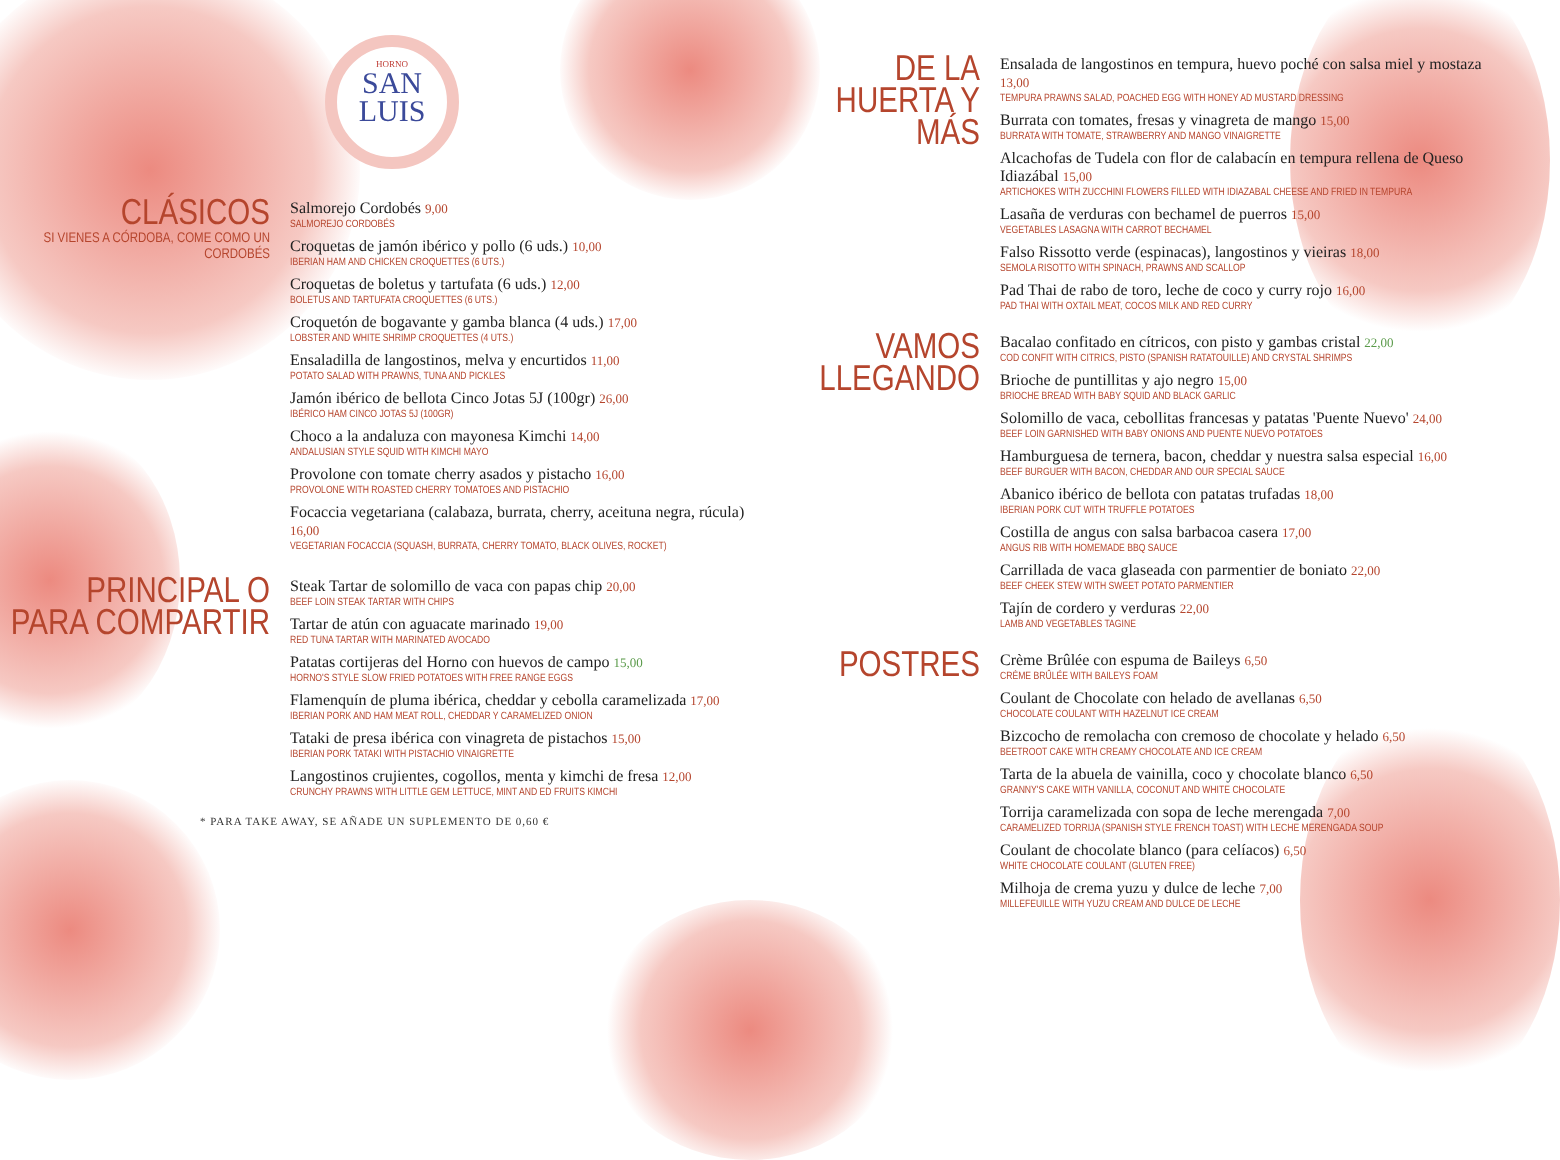HORNO
SAN
LUIS
CLÁSICOS
SI VIENES A CÓRDOBA, COME COMO UN CORDOBÉS
Salmorejo Cordobés 9,00
SALMOREJO CORDOBÉS
Croquetas de jamón ibérico y pollo (6 uds.) 10,00
IBERIAN HAM AND CHICKEN CROQUETTES (6 UTS.)
Croquetas de boletus y tartufata (6 uds.) 12,00
BOLETUS AND TARTUFATA CROQUETTES (6 UTS.)
Croquetón de bogavante y gamba blanca (4 uds.) 17,00
LOBSTER AND WHITE SHRIMP CROQUETTES (4 UTS.)
Ensaladilla de langostinos, melva y encurtidos 11,00
POTATO SALAD WITH PRAWNS, TUNA AND PICKLES
Jamón ibérico de bellota Cinco Jotas 5J (100gr) 26,00
IBÉRICO HAM CINCO JOTAS 5J (100GR)
Choco a la andaluza con mayonesa Kimchi 14,00
ANDALUSIAN STYLE SQUID WITH KIMCHI MAYO
Provolone con tomate cherry asados y pistacho 16,00
PROVOLONE WITH ROASTED CHERRY TOMATOES AND PISTACHIO
Focaccia vegetariana (calabaza, burrata, cherry, aceituna negra, rúcula) 16,00
VEGETARIAN FOCACCIA (SQUASH, BURRATA, CHERRY TOMATO, BLACK OLIVES, ROCKET)
PRINCIPAL O PARA COMPARTIR
Steak Tartar de solomillo de vaca con papas chip 20,00
BEEF LOIN STEAK TARTAR WITH CHIPS
Tartar de atún con aguacate marinado 19,00
RED TUNA TARTAR WITH MARINATED AVOCADO
Patatas cortijeras del Horno con huevos de campo 15,00
HORNO'S STYLE SLOW FRIED POTATOES WITH FREE RANGE EGGS
Flamenquín de pluma ibérica, cheddar y cebolla caramelizada 17,00
IBERIAN PORK AND HAM MEAT ROLL, CHEDDAR Y CARAMELIZED ONION
Tataki de presa ibérica con vinagreta de pistachos 15,00
IBERIAN PORK TATAKI WITH PISTACHIO VINAIGRETTE
Langostinos crujientes, cogollos, menta y kimchi de fresa 12,00
CRUNCHY PRAWNS WITH LITTLE GEM LETTUCE, MINT AND ED FRUITS KIMCHI
* PARA TAKE AWAY, SE AÑADE UN SUPLEMENTO DE 0,60 €
DE LA HUERTA Y MÁS
Ensalada de langostinos en tempura, huevo poché con salsa miel y mostaza 13,00
TEMPURA PRAWNS SALAD, POACHED EGG WITH HONEY AD MUSTARD DRESSING
Burrata con tomates, fresas y vinagreta de mango 15,00
BURRATA WITH TOMATE, STRAWBERRY AND MANGO VINAIGRETTE
Alcachofas de Tudela con flor de calabacín en tempura rellena de Queso Idiazábal 15,00
ARTICHOKES WITH ZUCCHINI FLOWERS FILLED WITH IDIAZABAL CHEESE AND FRIED IN TEMPURA
Lasaña de verduras con bechamel de puerros 15,00
VEGETABLES LASAGNA WITH CARROT BECHAMEL
Falso Rissotto verde (espinacas), langostinos y vieiras 18,00
SEMOLA RISOTTO WITH SPINACH, PRAWNS AND SCALLOP
Pad Thai de rabo de toro, leche de coco y curry rojo 16,00
PAD THAI WITH OXTAIL MEAT, COCOS MILK AND RED CURRY
VAMOS LLEGANDO
Bacalao confitado en cítricos, con pisto y gambas cristal 22,00
COD CONFIT WITH CITRICS, PISTO (SPANISH RATATOUILLE) AND CRYSTAL SHRIMPS
Brioche de puntillitas y ajo negro 15,00
BRIOCHE BREAD WITH BABY SQUID AND BLACK GARLIC
Solomillo de vaca, cebollitas francesas y patatas 'Puente Nuevo' 24,00
BEEF LOIN GARNISHED WITH BABY ONIONS AND PUENTE NUEVO POTATOES
Hamburguesa de ternera, bacon, cheddar y nuestra salsa especial 16,00
BEEF BURGUER WITH BACON, CHEDDAR AND OUR SPECIAL SAUCE
Abanico ibérico de bellota con patatas trufadas 18,00
IBERIAN PORK CUT WITH TRUFFLE POTATOES
Costilla de angus con salsa barbacoa casera 17,00
ANGUS RIB WITH HOMEMADE BBQ SAUCE
Carrillada de vaca glaseada con parmentier de boniato 22,00
BEEF CHEEK STEW WITH SWEET POTATO PARMENTIER
Tajín de cordero y verduras 22,00
LAMB AND VEGETABLES TAGINE
POSTRES
Crème Brûlée con espuma de Baileys 6,50
CRÈME BRÛLÉE WITH BAILEYS FOAM
Coulant de Chocolate con helado de avellanas 6,50
CHOCOLATE COULANT WITH HAZELNUT ICE CREAM
Bizcocho de remolacha con cremoso de chocolate y helado 6,50
BEETROOT CAKE WITH CREAMY CHOCOLATE AND ICE CREAM
Tarta de la abuela de vainilla, coco y chocolate blanco 6,50
GRANNY'S CAKE WITH VANILLA, COCONUT AND WHITE CHOCOLATE
Torrija caramelizada con sopa de leche merengada 7,00
CARAMELIZED TORRIJA (SPANISH STYLE FRENCH TOAST) WITH LECHE MERENGADA SOUP
Coulant de chocolate blanco (para celíacos) 6,50
WHITE CHOCOLATE COULANT (GLUTEN FREE)
Milhoja de crema yuzu y dulce de leche 7,00
MILLEFEUILLE WITH YUZU CREAM AND DULCE DE LECHE